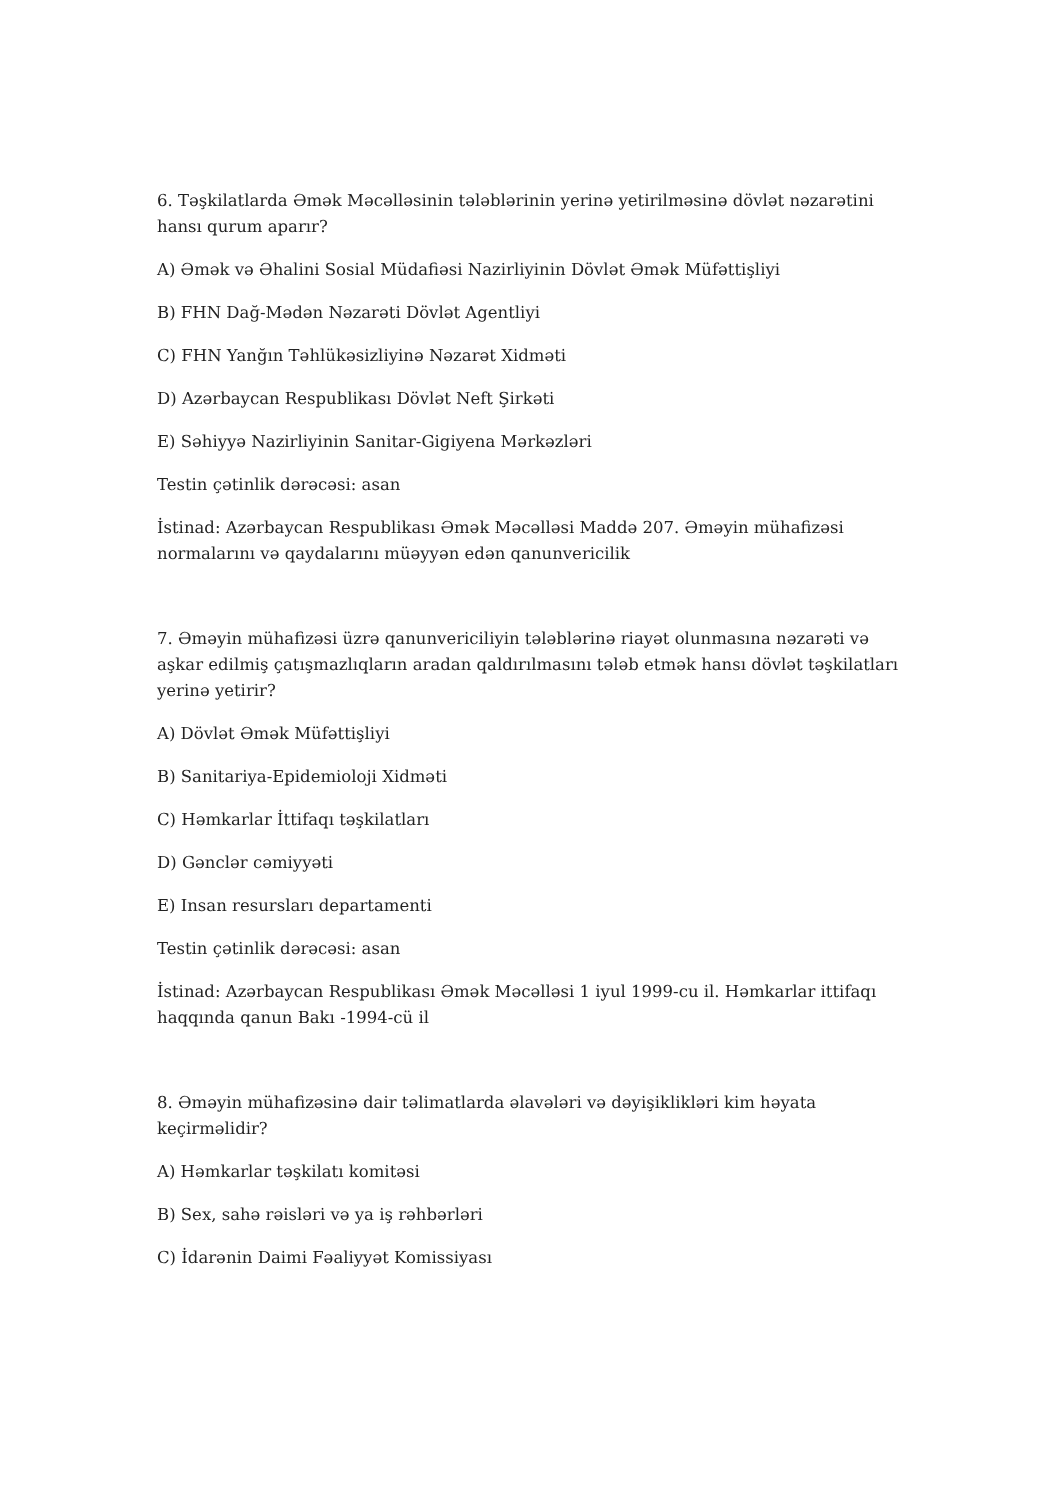6. Təşkilatlarda Əmək Məcəlləsinin tələblərinin yerinə yetirilməsinə dövlət nəzarətini hansı qurum aparır?
A) Əmək və Əhalini Sosial Müdafiəsi Nazirliyinin Dövlət Əmək Müfəttişliyi
B) FHN Dağ-Mədən Nəzarəti Dövlət Agentliyi
C) FHN Yanğın Təhlükəsizliyinə Nəzarət Xidməti
D) Azərbaycan Respublikası Dövlət Neft Şirkəti
E) Səhiyyə Nazirliyinin Sanitar-Gigiyena Mərkəzləri
Testin çətinlik dərəcəsi: asan
İstinad: Azərbaycan Respublikası Əmək Məcəlləsi Maddə 207. Əməyin mühafizəsi normalarını və qaydalarını müəyyən edən qanunvericilik
7. Əməyin mühafizəsi üzrə qanunvericiliyin tələblərinə riayət olunmasına nəzarəti və aşkar edilmiş çatışmazlıqların aradan qaldırılmasını tələb etmək hansı dövlət təşkilatları yerinə yetirir?
A) Dövlət Əmək Müfəttişliyi
B) Sanitariya-Epidemioloji Xidməti
C) Həmkarlar İttifaqı təşkilatları
D) Gənclər cəmiyyəti
E) Insan resursları departamenti
Testin çətinlik dərəcəsi: asan
İstinad: Azərbaycan Respublikası Əmək Məcəlləsi 1 iyul 1999-cu il. Həmkarlar ittifaqı haqqında qanun Bakı -1994-cü il
8. Əməyin mühafizəsinə dair təlimatlarda əlavələri və dəyişiklikləri kim həyata keçirməlidir?
A) Həmkarlar təşkilatı komitəsi
B) Sex, sahə rəisləri və ya iş rəhbərləri
C) İdarənin Daimi Fəaliyyət Komissiyası